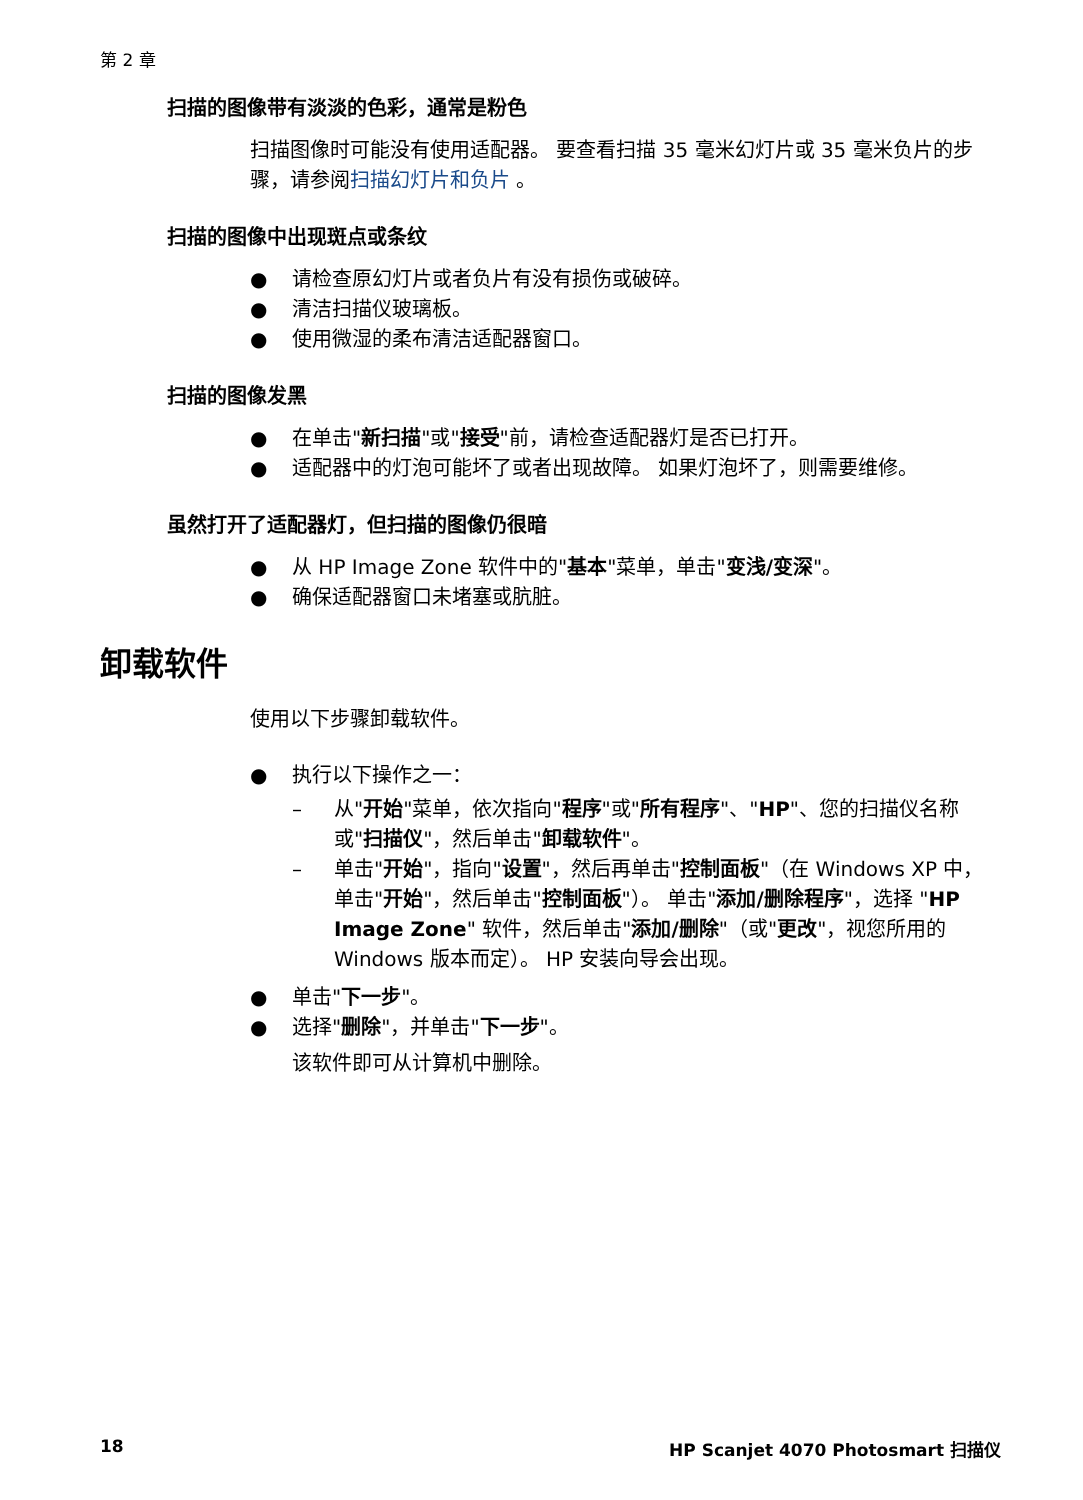第 2 章
扫描的图像带有淡淡的色彩，通常是粉色
扫描图像时可能没有使用适配器。 要查看扫描 35 毫米幻灯片或 35 毫米负片的步骤，请参阅扫描幻灯片和负片 。
扫描的图像中出现斑点或条纹
● 请检查原幻灯片或者负片有没有损伤或破碎。
● 清洁扫描仪玻璃板。
● 使用微湿的柔布清洁适配器窗口。
扫描的图像发黑
● 在单击"新扫描"或"接受"前，请检查适配器灯是否已打开。
● 适配器中的灯泡可能坏了或者出现故障。 如果灯泡坏了，则需要维修。
虽然打开了适配器灯，但扫描的图像仍很暗
● 从 HP Image Zone 软件中的"基本"菜单，单击"变浅/变深"。
● 确保适配器窗口未堵塞或肮脏。
卸载软件
使用以下步骤卸载软件。
● 执行以下操作之一：
– 从"开始"菜单，依次指向"程序"或"所有程序"、"HP"、您的扫描仪名称或"扫描仪"，然后单击"卸载软件"。
– 单击"开始"，指向"设置"，然后再单击"控制面板"（在 Windows XP 中，单击"开始"，然后单击"控制面板"）。 单击"添加/删除程序"，选择 "HP Image Zone" 软件，然后单击"添加/删除"（或"更改"，视您所用的 Windows 版本而定）。 HP 安装向导会出现。
● 单击"下一步"。
● 选择"删除"，并单击"下一步"。
该软件即可从计算机中删除。
18 HP Scanjet 4070 Photosmart 扫描仪